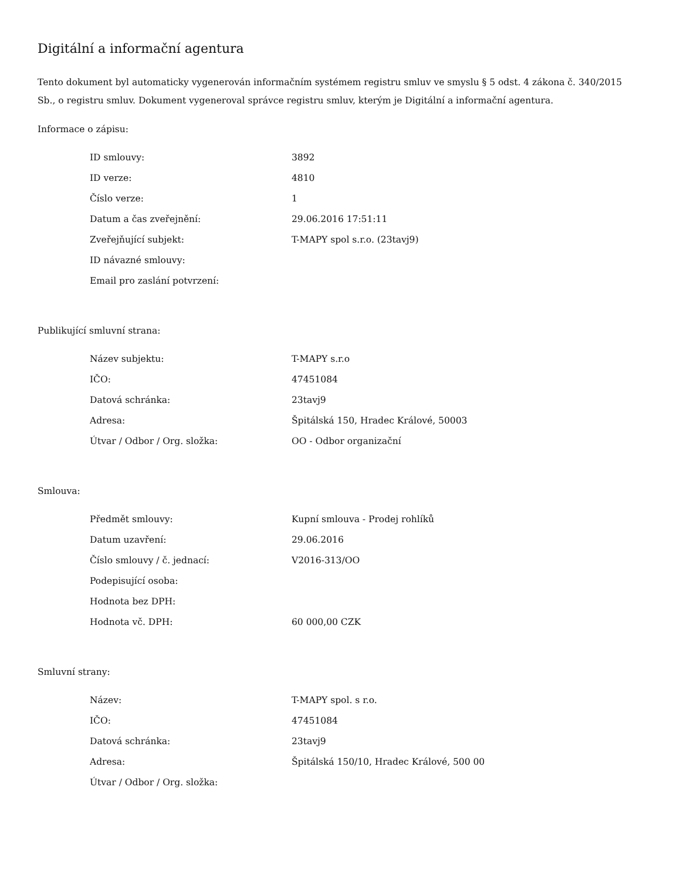Digitální a informační agentura
Tento dokument byl automaticky vygenerován informačním systémem registru smluv ve smyslu § 5 odst. 4 zákona č. 340/2015 Sb., o registru smluv. Dokument vygeneroval správce registru smluv, kterým je Digitální a informační agentura.
Informace o zápisu:
| ID smlouvy: | 3892 |
| ID verze: | 4810 |
| Číslo verze: | 1 |
| Datum a čas zveřejnění: | 29.06.2016 17:51:11 |
| Zveřejňující subjekt: | T-MAPY spol s.r.o. (23tavj9) |
| ID návazné smlouvy: | |
| Email pro zaslání potvrzení: | |
Publikující smluvní strana:
| Název subjektu: | T-MAPY s.r.o |
| IČO: | 47451084 |
| Datová schránka: | 23tavj9 |
| Adresa: | Špitálská 150, Hradec Králové, 50003 |
| Útvar / Odbor / Org. složka: | OO - Odbor organizační |
Smlouva:
| Předmět smlouvy: | Kupní smlouva - Prodej rohlíků |
| Datum uzavření: | 29.06.2016 |
| Číslo smlouvy / č. jednací: | V2016-313/OO |
| Podepisující osoba: | |
| Hodnota bez DPH: | |
| Hodnota vč. DPH: | 60 000,00 CZK |
Smluvní strany:
| Název: | T-MAPY spol. s r.o. |
| IČO: | 47451084 |
| Datová schránka: | 23tavj9 |
| Adresa: | Špitálská 150/10, Hradec Králové, 500 00 |
| Útvar / Odbor / Org. složka: | |